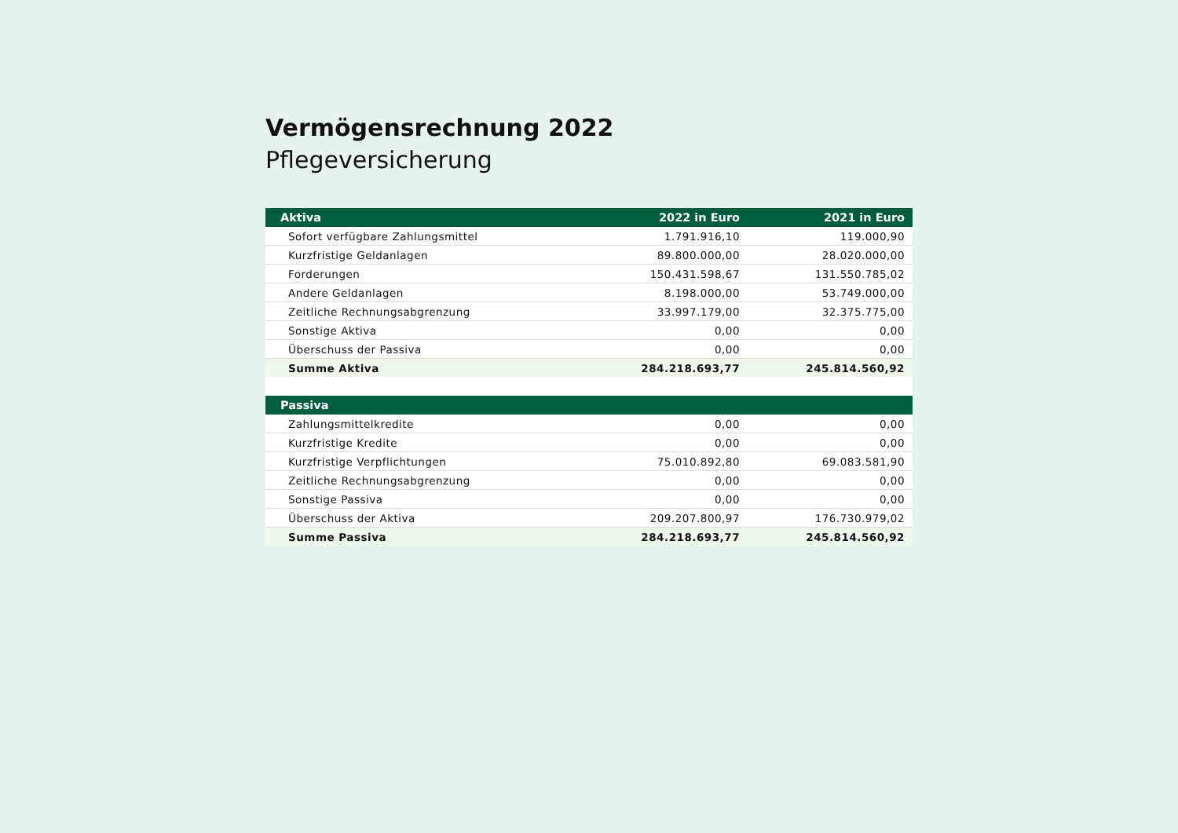Vermögensrechnung 2022
Pflegeversicherung
| Aktiva | 2022 in Euro | 2021 in Euro |
| --- | --- | --- |
| Sofort verfügbare Zahlungsmittel | 1.791.916,10 | 119.000,90 |
| Kurzfristige Geldanlagen | 89.800.000,00 | 28.020.000,00 |
| Forderungen | 150.431.598,67 | 131.550.785,02 |
| Andere Geldanlagen | 8.198.000,00 | 53.749.000,00 |
| Zeitliche Rechnungsabgrenzung | 33.997.179,00 | 32.375.775,00 |
| Sonstige Aktiva | 0,00 | 0,00 |
| Überschuss der Passiva | 0,00 | 0,00 |
| Summe Aktiva | 284.218.693,77 | 245.814.560,92 |
| Passiva | | |
| Zahlungsmittelkredite | 0,00 | 0,00 |
| Kurzfristige Kredite | 0,00 | 0,00 |
| Kurzfristige Verpflichtungen | 75.010.892,80 | 69.083.581,90 |
| Zeitliche Rechnungsabgrenzung | 0,00 | 0,00 |
| Sonstige Passiva | 0,00 | 0,00 |
| Überschuss der Aktiva | 209.207.800,97 | 176.730.979,02 |
| Summe Passiva | 284.218.693,77 | 245.814.560,92 |